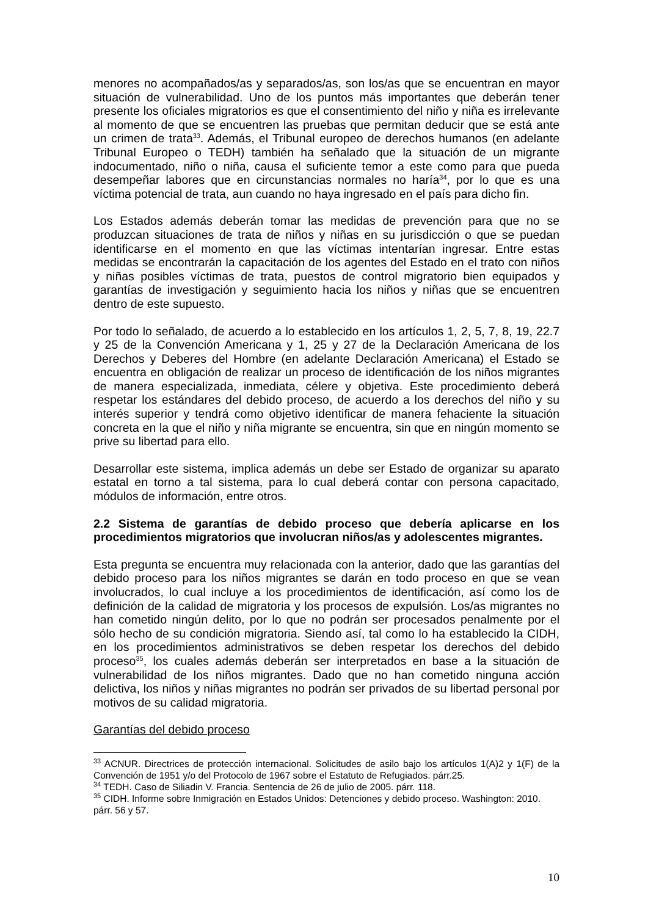menores no acompañados/as y separados/as, son los/as que se encuentran en mayor situación de vulnerabilidad. Uno de los puntos más importantes que deberán tener presente los oficiales migratorios es que el consentimiento del niño y niña es irrelevante al momento de que se encuentren las pruebas que permitan deducir que se está ante un crimen de trata<sup>33</sup>. Además, el Tribunal europeo de derechos humanos (en adelante Tribunal Europeo o TEDH) también ha señalado que la situación de un migrante indocumentado, niño o niña, causa el suficiente temor a este como para que pueda desempeñar labores que en circunstancias normales no haría<sup>34</sup>, por lo que es una víctima potencial de trata, aun cuando no haya ingresado en el país para dicho fin.
Los Estados además deberán tomar las medidas de prevención para que no se produzcan situaciones de trata de niños y niñas en su jurisdicción o que se puedan identificarse en el momento en que las víctimas intentarían ingresar. Entre estas medidas se encontrarán la capacitación de los agentes del Estado en el trato con niños y niñas posibles víctimas de trata, puestos de control migratorio bien equipados y garantías de investigación y seguimiento hacia los niños y niñas que se encuentren dentro de este supuesto.
Por todo lo señalado, de acuerdo a lo establecido en los artículos 1, 2, 5, 7, 8, 19, 22.7 y 25 de la Convención Americana y 1, 25 y 27 de la Declaración Americana de los Derechos y Deberes del Hombre (en adelante Declaración Americana) el Estado se encuentra en obligación de realizar un proceso de identificación de los niños migrantes de manera especializada, inmediata, célere y objetiva. Este procedimiento deberá respetar los estándares del debido proceso, de acuerdo a los derechos del niño y su interés superior y tendrá como objetivo identificar de manera fehaciente la situación concreta en la que el niño y niña migrante se encuentra, sin que en ningún momento se prive su libertad para ello.
Desarrollar este sistema, implica además un debe ser Estado de organizar su aparato estatal en torno a tal sistema, para lo cual deberá contar con persona capacitado, módulos de información, entre otros.
2.2 Sistema de garantías de debido proceso que debería aplicarse en los procedimientos migratorios que involucran niños/as y adolescentes migrantes.
Esta pregunta se encuentra muy relacionada con la anterior, dado que las garantías del debido proceso para los niños migrantes se darán en todo proceso en que se vean involucrados, lo cual incluye a los procedimientos de identificación, así como los de definición de la calidad de migratoria y los procesos de expulsión. Los/as migrantes no han cometido ningún delito, por lo que no podrán ser procesados penalmente por el sólo hecho de su condición migratoria. Siendo así, tal como lo ha establecido la CIDH, en los procedimientos administrativos se deben respetar los derechos del debido proceso<sup>35</sup>, los cuales además deberán ser interpretados en base a la situación de vulnerabilidad de los niños migrantes. Dado que no han cometido ninguna acción delictiva, los niños y niñas migrantes no podrán ser privados de su libertad personal por motivos de su calidad migratoria.
Garantías del debido proceso
<sup>33</sup> ACNUR. Directrices de protección internacional. Solicitudes de asilo bajo los artículos 1(A)2 y 1(F) de la Convención de 1951 y/o del Protocolo de 1967 sobre el Estatuto de Refugiados. párr.25.
<sup>34</sup> TEDH. Caso de Siliadin V. Francia. Sentencia de 26 de julio de 2005. párr. 118.
<sup>35</sup> CIDH. Informe sobre Inmigración en Estados Unidos: Detenciones y debido proceso. Washington: 2010. párr. 56 y 57.
10